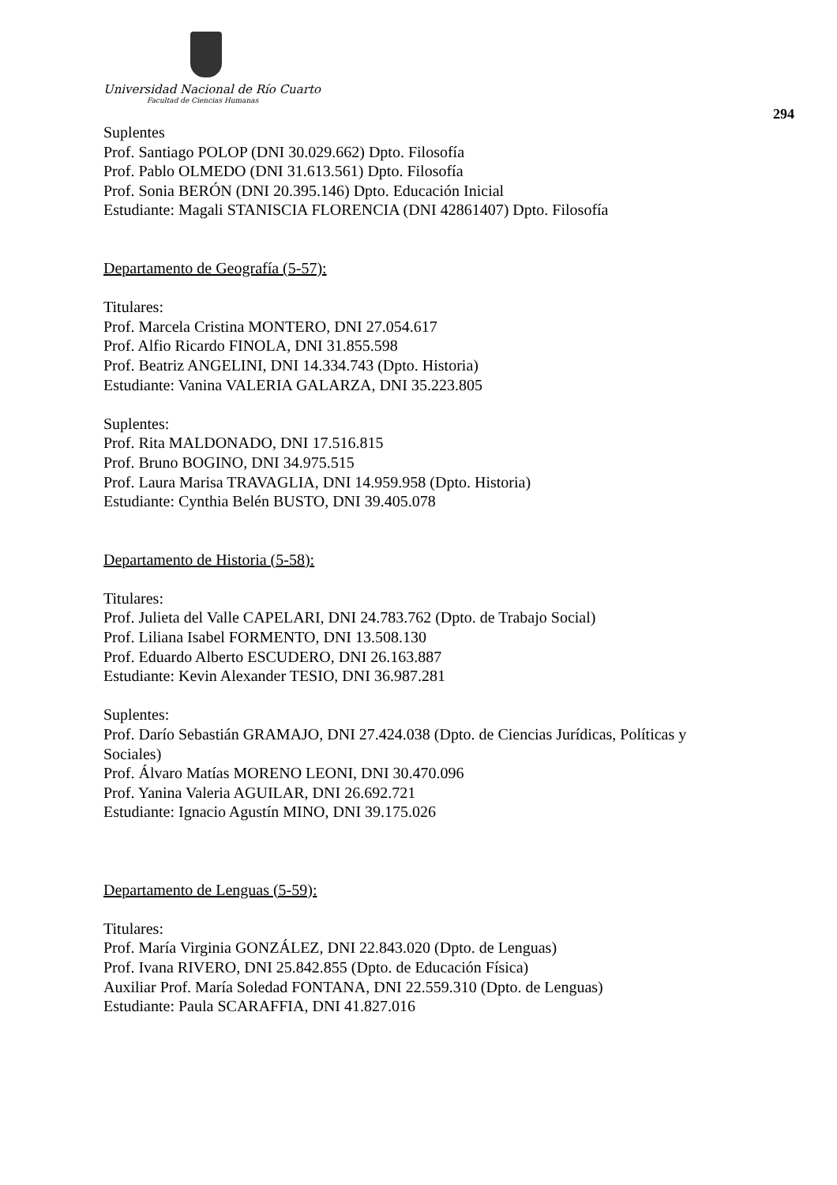Universidad Nacional de Río Cuarto
Facultad de Ciencias Humanas
294
Suplentes
Prof. Santiago POLOP (DNI 30.029.662) Dpto. Filosofía
Prof. Pablo OLMEDO (DNI 31.613.561) Dpto. Filosofía
Prof. Sonia BERÓN (DNI 20.395.146) Dpto. Educación Inicial
Estudiante: Magali STANISCIA FLORENCIA (DNI 42861407) Dpto. Filosofía
Departamento de Geografía (5-57):
Titulares:
Prof. Marcela Cristina MONTERO, DNI 27.054.617
Prof. Alfio Ricardo FINOLA, DNI 31.855.598
Prof. Beatriz ANGELINI, DNI 14.334.743 (Dpto. Historia)
Estudiante: Vanina VALERIA GALARZA, DNI 35.223.805
Suplentes:
Prof. Rita MALDONADO, DNI 17.516.815
Prof. Bruno BOGINO, DNI 34.975.515
Prof. Laura Marisa TRAVAGLIA, DNI 14.959.958 (Dpto. Historia)
Estudiante: Cynthia Belén BUSTO, DNI 39.405.078
Departamento de Historia (5-58):
Titulares:
Prof. Julieta del Valle CAPELARI, DNI 24.783.762 (Dpto. de Trabajo Social)
Prof. Liliana Isabel FORMENTO, DNI 13.508.130
Prof. Eduardo Alberto ESCUDERO, DNI 26.163.887
Estudiante: Kevin Alexander TESIO, DNI 36.987.281
Suplentes:
Prof. Darío Sebastián GRAMAJO, DNI 27.424.038 (Dpto. de Ciencias Jurídicas, Políticas y Sociales)
Prof. Álvaro Matías MORENO LEONI, DNI 30.470.096
Prof. Yanina Valeria AGUILAR, DNI 26.692.721
Estudiante: Ignacio Agustín MINO, DNI 39.175.026
Departamento de Lenguas (5-59):
Titulares:
Prof. María Virginia GONZÁLEZ, DNI 22.843.020 (Dpto. de Lenguas)
Prof. Ivana RIVERO, DNI 25.842.855 (Dpto. de Educación Física)
Auxiliar Prof. María Soledad FONTANA, DNI 22.559.310 (Dpto. de Lenguas)
Estudiante: Paula SCARAFFIA, DNI 41.827.016